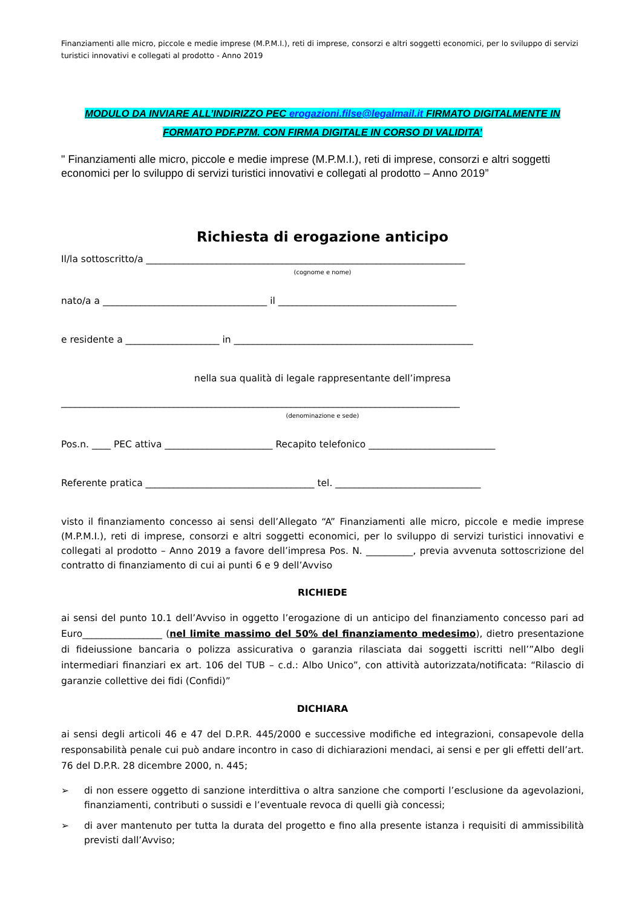Finanziamenti alle micro, piccole e medie imprese (M.P.M.I.), reti di imprese, consorzi e altri soggetti economici, per lo sviluppo di servizi turistici innovativi e collegati al prodotto - Anno 2019
MODULO DA INVIARE ALL’INDIRIZZO PEC erogazioni.filse@legalmail.it FIRMATO DIGITALMENTE IN
FORMATO PDF.P7M. CON FIRMA DIGITALE IN CORSO DI VALIDITA’
" Finanziamenti alle micro, piccole e medie imprese (M.P.M.I.), reti di imprese, consorzi e altri soggetti economici per lo sviluppo di servizi turistici innovativi e collegati al prodotto – Anno 2019”
Richiesta di erogazione anticipo
Il/la sottoscritto/a ____________________________________________________________________
(cognome e nome)
nato/a a ___________________________________ il ______________________________________
e residente a ____________________ in ___________________________________________________
nella sua qualità di legale rappresentante dell’impresa
_____________________________________________________________________________________
(denominazione e sede)
Pos.n. ____ PEC attiva _______________________ Recapito telefonico ___________________________
Referente pratica ____________________________________ tel. _______________________________
visto il finanziamento concesso ai sensi dell’Allegato “A” Finanziamenti alle micro, piccole e medie imprese (M.P.M.I.), reti di imprese, consorzi e altri soggetti economici, per lo sviluppo di servizi turistici innovativi e collegati al prodotto – Anno 2019 a favore dell’impresa Pos. N. __________, previa avvenuta sottoscrizione del contratto di finanziamento di cui ai punti 6 e 9 dell’Avviso
RICHIEDE
ai sensi del punto 10.1 dell’Avviso in oggetto l’erogazione di un anticipo del finanziamento concesso pari ad Euro_________________ (nel limite massimo del 50% del finanziamento medesimo), dietro presentazione di fideiussione bancaria o polizza assicurativa o garanzia rilasciata dai soggetti iscritti nell’”Albo degli intermediari finanziari ex art. 106 del TUB – c.d.: Albo Unico”, con attività autorizzata/notificata: “Rilascio di garanzie collettive dei fidi (Confidi)”
DICHIARA
ai sensi degli articoli 46 e 47 del D.P.R. 445/2000 e successive modifiche ed integrazioni, consapevole della responsabilità penale cui può andare incontro in caso di dichiarazioni mendaci, ai sensi e per gli effetti dell’art. 76 del D.P.R. 28 dicembre 2000, n. 445;
➢ di non essere oggetto di sanzione interdittiva o altra sanzione che comporti l’esclusione da agevolazioni, finanziamenti, contributi o sussidi e l’eventuale revoca di quelli già concessi;
➢ di aver mantenuto per tutta la durata del progetto e fino alla presente istanza i requisiti di ammissibilità previsti dall’Avviso;